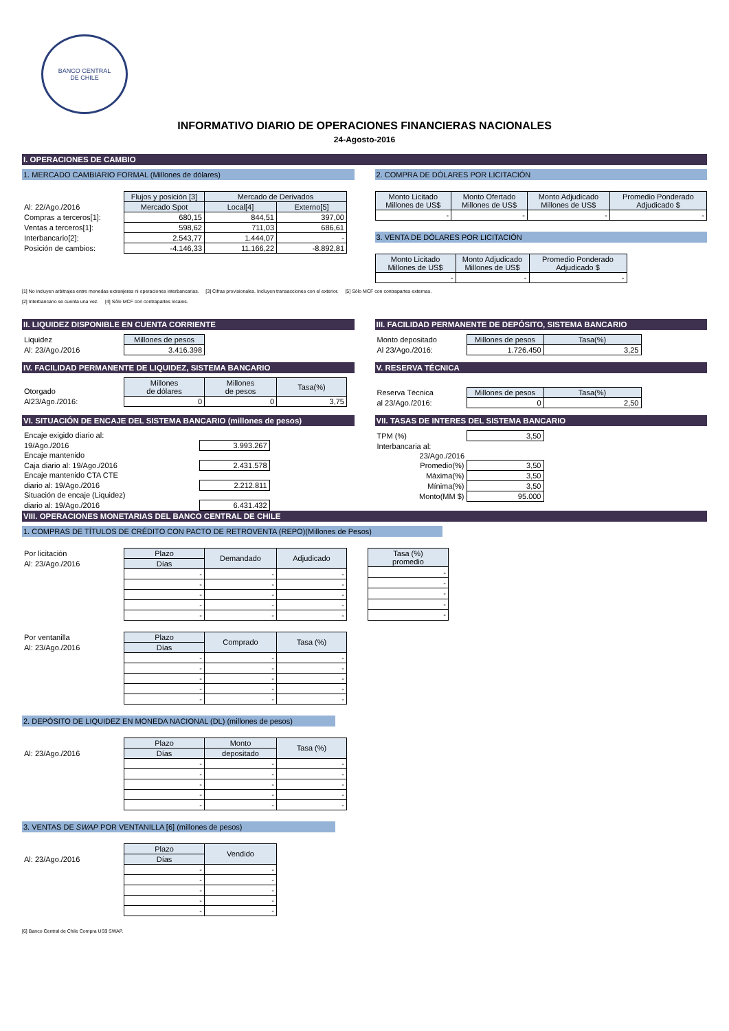BANCO CENTRAL
DE CHILE
INFORMATIVO DIARIO DE OPERACIONES FINANCIERAS NACIONALES
24-Agosto-2016
I. OPERACIONES DE CAMBIO
1. MERCADO CAMBIARIO FORMAL (Millones de dólares)
| | Flujos y posición [3] | Mercado de Derivados | |
| Al: 22/Ago./2016 | Mercado Spot | Local[4] | Externo[5] |
| Compras a terceros[1]: | 680,15 | 844,51 | 397,00 |
| Ventas a terceros[1]: | 598,62 | 711,03 | 686,61 |
| Interbancario[2]: | 2.543,77 | 1.444,07 | - |
| Posición de cambios: | -4.146,33 | 11.166,22 | -8.892,81 |
2. COMPRA DE DÓLARES POR LICITACIÓN
| Monto Licitado Millones de US$ | Monto Ofertado Millones de US$ | Monto Adjudicado Millones de US$ | Promedio Ponderado Adjudicado $ |
| --- | --- | --- | --- |
| - | - | - | - |
3. VENTA DE DÓLARES POR LICITACIÓN
| Monto Licitado Millones de US$ | Monto Adjudicado Millones de US$ | Promedio Ponderado Adjudicado $ |
| --- | --- | --- |
| - | - | - |
[1] No incluyen arbitrajes entre monedas extranjeras ni operaciones interbancarias. [3] Cifras provisionales. Incluyen transacciones con el exterior. [5] Sólo MCF con contrapartes externas.
[2] Interbancario se cuenta una vez. [4] Sólo MCF con contrapartes locales.
II. LIQUIDEZ DISPONIBLE EN CUENTA CORRIENTE
| Liquidez | Millones de pesos |
| Al: 23/Ago./2016 | 3.416.398 |
III. FACILIDAD PERMANENTE DE DEPÓSITO, SISTEMA BANCARIO
| Monto depositado | Millones de pesos | Tasa(%) |
| Al 23/Ago./2016: | 1.726.450 | 3,25 |
IV. FACILIDAD PERMANENTE DE LIQUIDEZ, SISTEMA BANCARIO
| Otorgado | Millones de dólares | Millones de pesos | Tasa(%) |
| Al23/Ago./2016: | 0 | 0 | 3,75 |
V. RESERVA TÉCNICA
| Reserva Técnica | Millones de pesos | Tasa(%) |
| al 23/Ago./2016: | 0 | 2,50 |
VI. SITUACIÓN DE ENCAJE DEL SISTEMA BANCARIO (millones de pesos)
| Encaje exigido diario al: | |
| 19/Ago./2016 | 3.993.267 |
| Encaje mantenido | |
| Caja diario al: 19/Ago./2016 | 2.431.578 |
| Encaje mantenido CTA CTE | |
| diario al: 19/Ago./2016 | 2.212.811 |
| Situación de encaje (Liquidez) | |
| diario al: 19/Ago./2016 | 6.431.432 |
VII. TASAS DE INTERES DEL SISTEMA BANCARIO
| TPM (%) | 3,50 |
| Interbancaria al: | |
| 23/Ago./2016 | |
| Promedio(%) | 3,50 |
| Máxima(%) | 3,50 |
| Mínima(%) | 3,50 |
| Monto(MM $) | 95.000 |
VIII. OPERACIONES MONETARIAS DEL BANCO CENTRAL DE CHILE
1. COMPRAS DE TÍTULOS DE CRÉDITO CON PACTO DE RETROVENTA (REPO)(Millones de Pesos)
| Por licitación | Plazo | Demandado | Adjudicado |
| Al: 23/Ago./2016 | Días | | |
| | - | - | - |
| | - | - | - |
| | - | - | - |
| | - | - | - |
| | - | - | - |
| Tasa (%) promedio |
| --- |
| - |
| - |
| - |
| - |
| - |
| Por ventanilla | Plazo | Comprado | Tasa (%) |
| Al: 23/Ago./2016 | Días | | |
| | - | - | - |
| | - | - | - |
| | - | - | - |
| | - | - | - |
| | - | - | - |
2. DEPÓSITO DE LIQUIDEZ EN MONEDA NACIONAL (DL) (millones de pesos)
| | Plazo | Monto | Tasa (%) |
| Al: 23/Ago./2016 | Días | depositado | |
| | - | - | - |
| | - | - | - |
| | - | - | - |
| | - | - | - |
| | - | - | - |
3. VENTAS DE SWAP POR VENTANILLA [6] (millones de pesos)
| | Plazo | Vendido |
| Al: 23/Ago./2016 | Días | |
| | - | - |
| | - | - |
| | - | - |
| | - | - |
| | - | - |
[6] Banco Central de Chile Compra US$ SWAP.